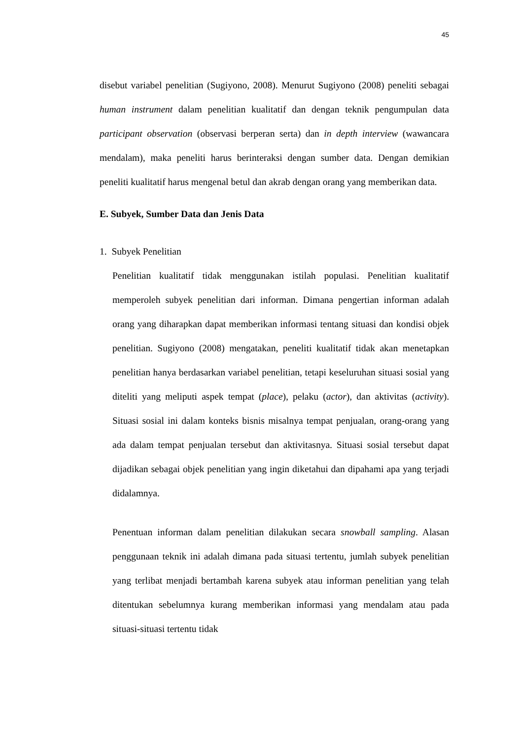45
disebut variabel penelitian (Sugiyono, 2008). Menurut Sugiyono (2008) peneliti sebagai human instrument dalam penelitian kualitatif dan dengan teknik pengumpulan data participant observation (observasi berperan serta) dan in depth interview (wawancara mendalam), maka peneliti harus berinteraksi dengan sumber data. Dengan demikian peneliti kualitatif harus mengenal betul dan akrab dengan orang yang memberikan data.
E. Subyek, Sumber Data dan Jenis Data
1. Subyek Penelitian
Penelitian kualitatif tidak menggunakan istilah populasi. Penelitian kualitatif memperoleh subyek penelitian dari informan. Dimana pengertian informan adalah orang yang diharapkan dapat memberikan informasi tentang situasi dan kondisi objek penelitian. Sugiyono (2008) mengatakan, peneliti kualitatif tidak akan menetapkan penelitian hanya berdasarkan variabel penelitian, tetapi keseluruhan situasi sosial yang diteliti yang meliputi aspek tempat (place), pelaku (actor), dan aktivitas (activity). Situasi sosial ini dalam konteks bisnis misalnya tempat penjualan, orang-orang yang ada dalam tempat penjualan tersebut dan aktivitasnya. Situasi sosial tersebut dapat dijadikan sebagai objek penelitian yang ingin diketahui dan dipahami apa yang terjadi didalamnya.
Penentuan informan dalam penelitian dilakukan secara snowball sampling. Alasan penggunaan teknik ini adalah dimana pada situasi tertentu, jumlah subyek penelitian yang terlibat menjadi bertambah karena subyek atau informan penelitian yang telah ditentukan sebelumnya kurang memberikan informasi yang mendalam atau pada situasi-situasi tertentu tidak